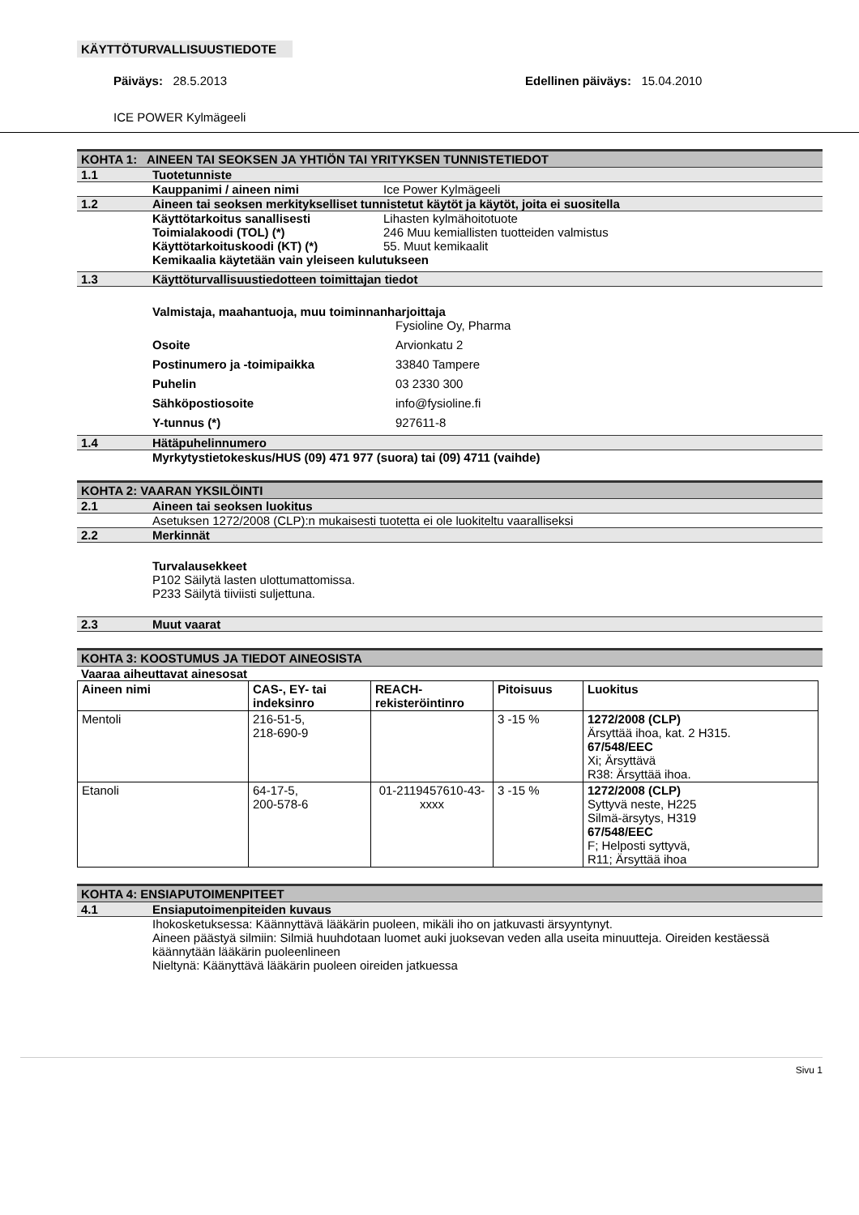KÄYTTÖTURVALLISUUSTIEDOTE
Päiväys: 28.5.2013 Edellinen päiväys: 15.04.2010
ICE POWER Kylmägeeli
KOHTA 1: AINEEN TAI SEOKSEN JA YHTIÖN TAI YRITYKSEN TUNNISTETIEDOT
1.1 Tuotetunniste
Kauppanimi / aineen nimi Ice Power Kylmägeeli
1.2 Aineen tai seoksen merkitykselliset tunnistetut käytöt ja käytöt, joita ei suositella
Käyttötarkoitus sanallisesti Lihasten kylmähoitotuote
Toimialakoodi (TOL) (*) 246 Muu kemiallisten tuotteiden valmistus
Käyttötarkoituskoodi (KT) (*) 55. Muut kemikaalit
Kemikaalia käytetään vain yleiseen kulutukseen
1.3 Käyttöturvallisuustiedotteen toimittajan tiedot
Valmistaja, maahantuoja, muu toiminnanharjoittaja
Fysioline Oy, Pharma
Osoite Arvionkatu 2
Postinumero ja -toimipaikka 33840 Tampere
Puhelin 03 2330 300
Sähköpostiosoite info@fysioline.fi
Y-tunnus (*) 927611-8
1.4 Hätäpuhelinnumero
Myrkytystietokeskus/HUS (09) 471 977 (suora) tai (09) 4711 (vaihde)
KOHTA 2: VAARAN YKSILÖINTI
2.1 Aineen tai seoksen luokitus
Asetuksen 1272/2008 (CLP):n mukaisesti tuotetta ei ole luokiteltu vaaralliseksi
2.2 Merkinnät
Turvalausekkeet
P102 Säilytä lasten ulottumattomissa.
P233 Säilytä tiiviisti suljettuna.
2.3 Muut vaarat
KOHTA 3: KOOSTUMUS JA TIEDOT AINEOSISTA
Vaaraa aiheuttavat ainesosat
| Aineen nimi | CAS-, EY- tai indeksinro | REACH-rekisteröintinro | Pitoisuus | Luokitus |
| --- | --- | --- | --- | --- |
| Mentoli | 216-51-5, 218-690-9 | | 3 -15 % | 1272/2008 (CLP) Ärsyttää ihoa, kat. 2 H315. 67/548/EEC Xi; Ärsyttävä R38: Ärsyttää ihoa. |
| Etanoli | 64-17-5, 200-578-6 | 01-2119457610-43-xxxx | 3 -15 % | 1272/2008 (CLP) Syttyvä neste, H225 Silmä-ärsytys, H319 67/548/EEC F; Helposti syttyvä, R11; Ärsyttää ihoa |
KOHTA 4: ENSIAPUTOIMENPITEET
4.1 Ensiaputoimenpiteiden kuvaus
Ihokosketuksessa: Käännyttävä lääkärin puoleen, mikäli iho on jatkuvasti ärsyyntynyt.
Aineen päästyä silmiin: Silmiä huuhdotaan luomet auki juoksevan veden alla useita minuutteja. Oireiden kestäessä käännytään lääkärin puoleenlineen
Nieltynä: Käänyttävä lääkärin puoleen oireiden jatkuessa
Sivu 1